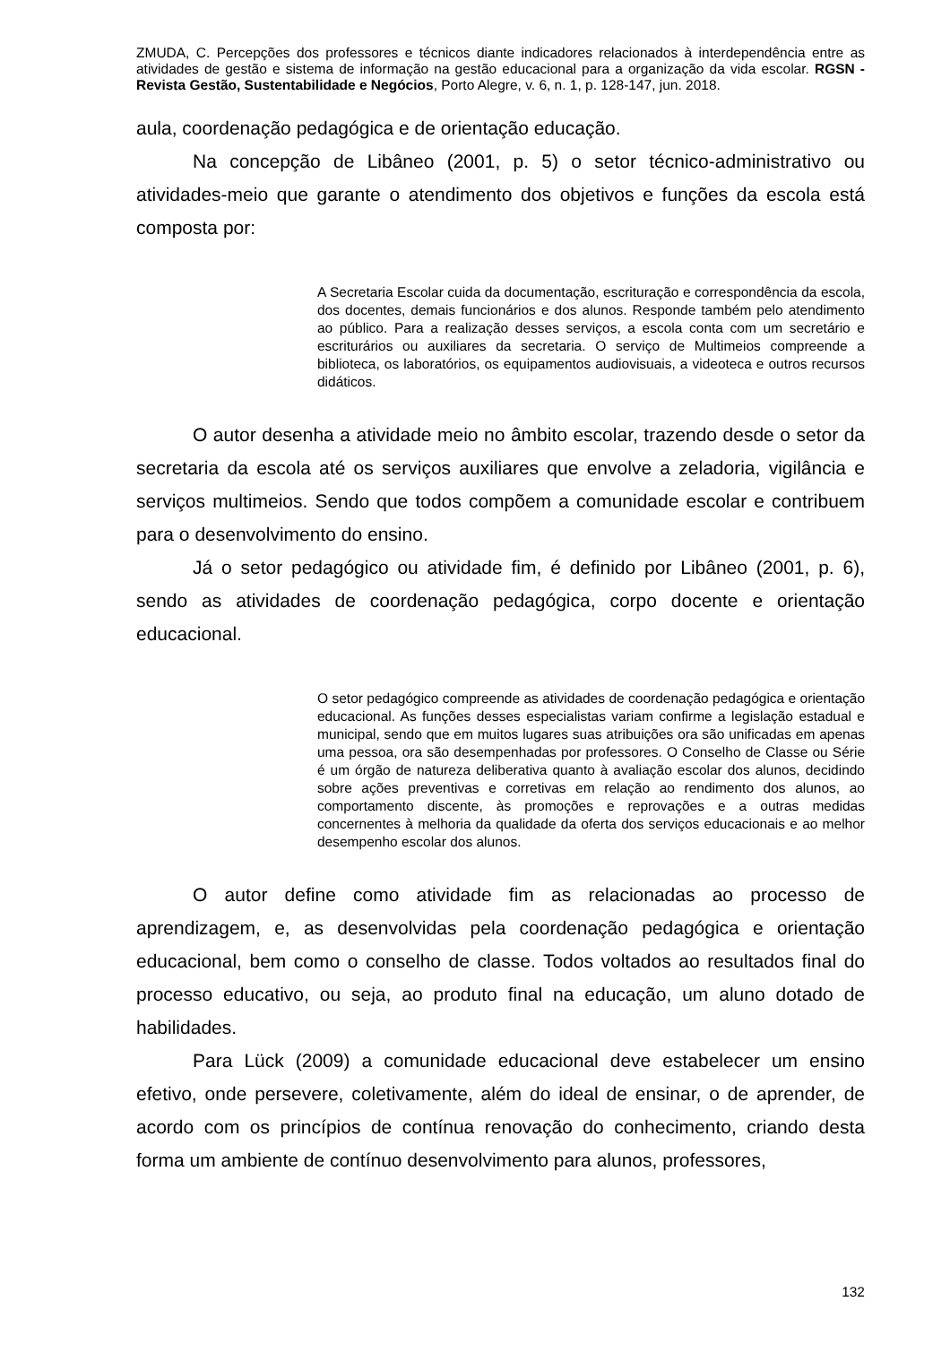ZMUDA, C. Percepções dos professores e técnicos diante indicadores relacionados à interdependência entre as atividades de gestão e sistema de informação na gestão educacional para a organização da vida escolar. RGSN - Revista Gestão, Sustentabilidade e Negócios, Porto Alegre, v. 6, n. 1, p. 128-147, jun. 2018.
aula, coordenação pedagógica e de orientação educação.
Na concepção de Libâneo (2001, p. 5) o setor técnico-administrativo ou atividades-meio que garante o atendimento dos objetivos e funções da escola está composta por:
A Secretaria Escolar cuida da documentação, escrituração e correspondência da escola, dos docentes, demais funcionários e dos alunos. Responde também pelo atendimento ao público. Para a realização desses serviços, a escola conta com um secretário e escriturários ou auxiliares da secretaria. O serviço de Multimeios compreende a biblioteca, os laboratórios, os equipamentos audiovisuais, a videoteca e outros recursos didáticos.
O autor desenha a atividade meio no âmbito escolar, trazendo desde o setor da secretaria da escola até os serviços auxiliares que envolve a zeladoria, vigilância e serviços multimeios. Sendo que todos compõem a comunidade escolar e contribuem para o desenvolvimento do ensino.
Já o setor pedagógico ou atividade fim, é definido por Libâneo (2001, p. 6), sendo as atividades de coordenação pedagógica, corpo docente e orientação educacional.
O setor pedagógico compreende as atividades de coordenação pedagógica e orientação educacional. As funções desses especialistas variam confirme a legislação estadual e municipal, sendo que em muitos lugares suas atribuições ora são unificadas em apenas uma pessoa, ora são desempenhadas por professores. O Conselho de Classe ou Série é um órgão de natureza deliberativa quanto à avaliação escolar dos alunos, decidindo sobre ações preventivas e corretivas em relação ao rendimento dos alunos, ao comportamento discente, às promoções e reprovações e a outras medidas concernentes à melhoria da qualidade da oferta dos serviços educacionais e ao melhor desempenho escolar dos alunos.
O autor define como atividade fim as relacionadas ao processo de aprendizagem, e, as desenvolvidas pela coordenação pedagógica e orientação educacional, bem como o conselho de classe. Todos voltados ao resultados final do processo educativo, ou seja, ao produto final na educação, um aluno dotado de habilidades.
Para Lück (2009) a comunidade educacional deve estabelecer um ensino efetivo, onde persevere, coletivamente, além do ideal de ensinar, o de aprender, de acordo com os princípios de contínua renovação do conhecimento, criando desta forma um ambiente de contínuo desenvolvimento para alunos, professores,
132